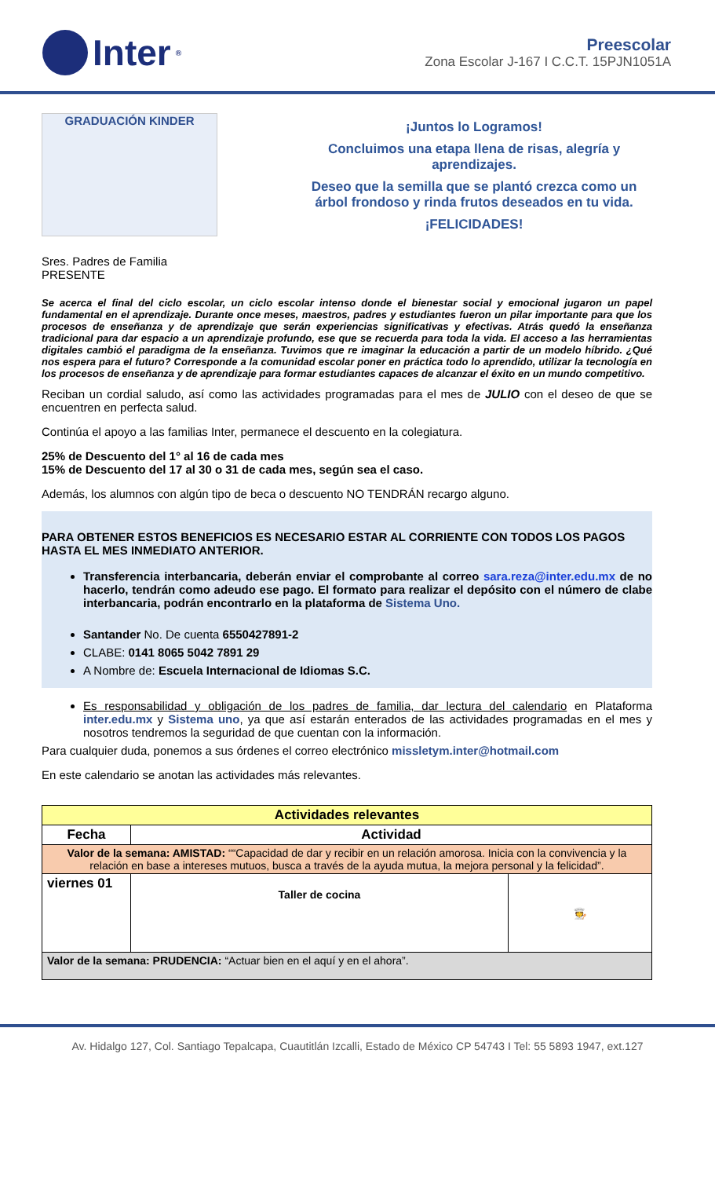Inter<sup>®</sup>
Preescolar
Zona Escolar J-167 I C.C.T. 15PJN1051A
GRADUACIÓN KINDER
¡Juntos lo Logramos!
Concluimos una etapa llena de risas, alegría y aprendizajes.
Deseo que la semilla que se plantó crezca como un árbol frondoso y rinda frutos deseados en tu vida.
¡FELICIDADES!
Sres. Padres de Familia
PRESENTE
Se acerca el final del ciclo escolar, un ciclo escolar intenso donde el bienestar social y emocional jugaron un papel fundamental en el aprendizaje. Durante once meses, maestros, padres y estudiantes fueron un pilar importante para que los procesos de enseñanza y de aprendizaje que serán experiencias significativas y efectivas. Atrás quedó la enseñanza tradicional para dar espacio a un aprendizaje profundo, ese que se recuerda para toda la vida. El acceso a las herramientas digitales cambió el paradigma de la enseñanza. Tuvimos que re imaginar la educación a partir de un modelo híbrido. ¿Qué nos espera para el futuro? Corresponde a la comunidad escolar poner en práctica todo lo aprendido, utilizar la tecnología en los procesos de enseñanza y de aprendizaje para formar estudiantes capaces de alcanzar el éxito en un mundo competitivo.
Reciban un cordial saludo, así como las actividades programadas para el mes de JULIO con el deseo de que se encuentren en perfecta salud.
Continúa el apoyo a las familias Inter, permanece el descuento en la colegiatura.
25% de Descuento del 1° al 16 de cada mes
15% de Descuento del 17 al 30 o 31 de cada mes, según sea el caso.
Además, los alumnos con algún tipo de beca o descuento NO TENDRÁN recargo alguno.
PARA OBTENER ESTOS BENEFICIOS ES NECESARIO ESTAR AL CORRIENTE CON TODOS LOS PAGOS HASTA EL MES INMEDIATO ANTERIOR.
Transferencia interbancaria, deberán enviar el comprobante al correo sara.reza@inter.edu.mx de no hacerlo, tendrán como adeudo ese pago. El formato para realizar el depósito con el número de clabe interbancaria, podrán encontrarlo en la plataforma de Sistema Uno.
Santander No. De cuenta 6550427891-2
CLABE: 0141 8065 5042 7891 29
A Nombre de: Escuela Internacional de Idiomas S.C.
Es responsabilidad y obligación de los padres de familia, dar lectura del calendario en Plataforma inter.edu.mx y Sistema uno, ya que así estarán enterados de las actividades programadas en el mes y nosotros tendremos la seguridad de que cuentan con la información.
Para cualquier duda, ponemos a sus órdenes el correo electrónico missletym.inter@hotmail.com
En este calendario se anotan las actividades más relevantes.
| Actividades relevantes | | |
| --- | --- | --- |
| Fecha | Actividad | |
| Valor de la semana: AMISTAD: ““Capacidad de dar y recibir en un relación amorosa. Inicia con la convivencia y la relación en base a intereses mutuos, busca a través de la ayuda mutua, la mejora personal y la felicidad”. | | |
| viernes 01 | Taller de cocina | 🧑‍🍳 |
| Valor de la semana: PRUDENCIA: “Actuar bien en el aquí y en el ahora”. | | |
Av. Hidalgo 127, Col. Santiago Tepalcapa, Cuautitlán Izcalli, Estado de México CP 54743 I Tel: 55 5893 1947, ext.127